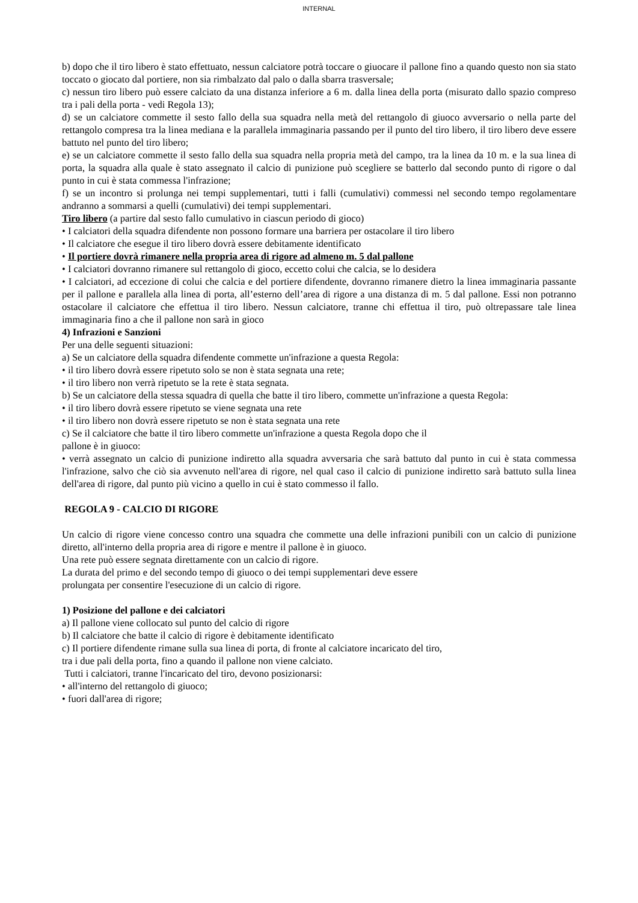INTERNAL
b) dopo che il tiro libero è stato effettuato, nessun calciatore potrà toccare o giuocare il pallone fino a quando questo non sia stato toccato o giocato dal portiere, non sia rimbalzato dal palo o dalla sbarra trasversale;
c) nessun tiro libero può essere calciato da una distanza inferiore a 6 m. dalla linea della porta (misurato dallo spazio compreso tra i pali della porta - vedi Regola 13);
d) se un calciatore commette il sesto fallo della sua squadra nella metà del rettangolo di giuoco avversario o nella parte del rettangolo compresa tra la linea mediana e la parallela immaginaria passando per il punto del tiro libero, il tiro libero deve essere battuto nel punto del tiro libero;
e) se un calciatore commette il sesto fallo della sua squadra nella propria metà del campo, tra la linea da 10 m. e la sua linea di porta, la squadra alla quale è stato assegnato il calcio di punizione può scegliere se batterlo dal secondo punto di rigore o dal punto in cui è stata commessa l'infrazione;
f) se un incontro si prolunga nei tempi supplementari, tutti i falli (cumulativi) commessi nel secondo tempo regolamentare andranno a sommarsi a quelli (cumulativi) dei tempi supplementari.
Tiro libero (a partire dal sesto fallo cumulativo in ciascun periodo di gioco)
• I calciatori della squadra difendente non possono formare una barriera per ostacolare il tiro libero
• Il calciatore che esegue il tiro libero dovrà essere debitamente identificato
• Il portiere dovrà rimanere nella propria area di rigore ad almeno m. 5 dal pallone
• I calciatori dovranno rimanere sul rettangolo di gioco, eccetto colui che calcia, se lo desidera
• I calciatori, ad eccezione di colui che calcia e del portiere difendente, dovranno rimanere dietro la linea immaginaria passante per il pallone e parallela alla linea di porta, all’esterno dell’area di rigore a una distanza di m. 5 dal pallone. Essi non potranno ostacolare il calciatore che effettua il tiro libero. Nessun calciatore, tranne chi effettua il tiro, può oltrepassare tale linea immaginaria fino a che il pallone non sarà in gioco
4) Infrazioni e Sanzioni
Per una delle seguenti situazioni:
a) Se un calciatore della squadra difendente commette un'infrazione a questa Regola:
• il tiro libero dovrà essere ripetuto solo se non è stata segnata una rete;
• il tiro libero non verrà ripetuto se la rete è stata segnata.
b) Se un calciatore della stessa squadra di quella che batte il tiro libero, commette un'infrazione a questa Regola:
• il tiro libero dovrà essere ripetuto se viene segnata una rete
• il tiro libero non dovrà essere ripetuto se non è stata segnata una rete
c) Se il calciatore che batte il tiro libero commette un'infrazione a questa Regola dopo che il
pallone è in giuoco:
• verrà assegnato un calcio di punizione indiretto alla squadra avversaria che sarà battuto dal punto in cui è stata commessa l'infrazione, salvo che ciò sia avvenuto nell'area di rigore, nel qual caso il calcio di punizione indiretto sarà battuto sulla linea dell'area di rigore, dal punto più vicino a quello in cui è stato commesso il fallo.
REGOLA 9 - CALCIO DI RIGORE
Un calcio di rigore viene concesso contro una squadra che commette una delle infrazioni punibili con un calcio di punizione diretto, all'interno della propria area di rigore e mentre il pallone è in giuoco.
Una rete può essere segnata direttamente con un calcio di rigore.
La durata del primo e del secondo tempo di giuoco o dei tempi supplementari deve essere
prolungata per consentire l'esecuzione di un calcio di rigore.
1) Posizione del pallone e dei calciatori
a) Il pallone viene collocato sul punto del calcio di rigore
b) Il calciatore che batte il calcio di rigore è debitamente identificato
c) Il portiere difendente rimane sulla sua linea di porta, di fronte al calciatore incaricato del tiro,
tra i due pali della porta, fino a quando il pallone non viene calciato.
Tutti i calciatori, tranne l'incaricato del tiro, devono posizionarsi:
• all'interno del rettangolo di giuoco;
• fuori dall'area di rigore;